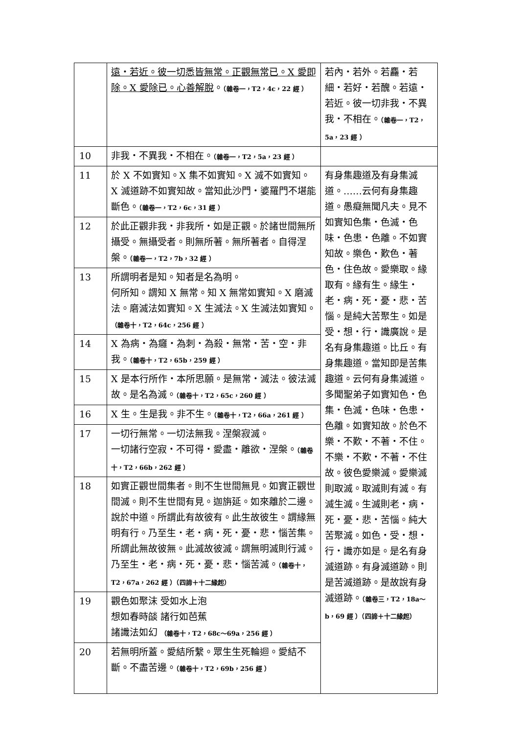| | 遠・若近。彼一切悉皆無常。正觀無常已。X 愛即除。X 愛除已。心善解脫 。 （雜卷一，T2，4c，22 經 ） | 若內・若外。若麤・若細・若好・若醜。若遠・若近。彼一切非我・不異我・不相在。 （雜卷一，T2，5a，23 經 ） |
| 10 | 非我・不異我・不相在。 （雜卷一，T2，5a，23 經 ） | |
| 11 | 於 X 不如實知。X 集不如實知。X 滅不如實知。X 滅道跡不如實知故。當知此沙門・婆羅門不堪能斷色。 （雜卷一，T2，6c，31 經 ） | 有身集趣道及有身集滅道。……云何有身集趣道。愚癡無聞凡夫。見不如實知色集・色滅・色味・色患・色離。不如實知故。樂色・歎色・著色・住色故。愛樂取。緣取有。緣有生。緣生・老・病・死・憂・悲・苦惱。是純大苦聚生。如是受・想・行・識廣說。是名有身集趣道。比丘。有身集趣道。當知即是苦集趣道。云何有身集滅道。多聞聖弟子如實知色・色集・色滅・色味・色患・色離。如實知故。於色不樂・不歎・不著・不住。不樂・不歎・不著・不住故。彼色愛樂滅。愛樂滅則取滅。取滅則有滅。有滅生滅。生滅則老・病・死・憂・悲・苦惱。純大苦聚滅。如色・受・想・行・識亦如是。是名有身滅道跡。有身滅道跡。則是苦滅道跡。是故說有身滅道跡。 （雜卷三，T2，18a～b，69 經 ）（四諦＋十二緣起） |
| 12 | 於此正觀非我・非我所・如是正觀。於諸世間無所攝受。無攝受者。則無所著。無所著者。自得涅槃。 （雜卷一，T2，7b，32 經 ） | |
| 13 | 所謂明者是知。知者是名為明。 何所知。謂知 X 無常。知 X 無常如實知。X 磨滅法。磨滅法如實知。X 生滅法。X 生滅法如實知。 （雜卷十，T2，64c，256 經 ） | |
| 14 | X 為病・為癰・為刺・為殺・無常・苦・空・非我。 （雜卷十，T2，65b，259 經 ） | |
| 15 | X 是本行所作・本所思願。是無常・滅法。彼法滅故。是名為滅。 （雜卷十，T2，65c，260 經 ） | |
| 16 | X 生。生是我。非不生。 （雜卷十，T2，66a，261 經 ） | |
| 17 | 一切行無常。一切法無我。涅槃寂滅。 一切諸行空寂・不可得・愛盡・離欲・涅槃。 （雜卷十，T2，66b，262 經 ） | |
| 18 | 如實正觀世間集者。則不生世間無見。如實正觀世間滅。則不生世間有見。迦旃延。如來離於二邊。說於中道。所謂此有故彼有。此生故彼生。謂緣無明有行。乃至生・老・病・死・憂・悲・惱苦集。所謂此無故彼無。此滅故彼滅。謂無明滅則行滅。乃至生・老・病・死・憂・悲・惱苦滅。 （雜卷十，T2，67a，262 經 ）（四諦＋十二緣起） | |
| 19 | 觀色如聚沫 受如水上泡 想如春時燄 諸行如芭蕉 諸識法如幻 （雜卷十，T2，68c～69a，256 經 ） | |
| 20 | 若無明所蓋。愛結所繫。眾生生死輪迴。愛結不斷。不盡苦邊。 （雜卷十，T2，69b，256 經 ） | |